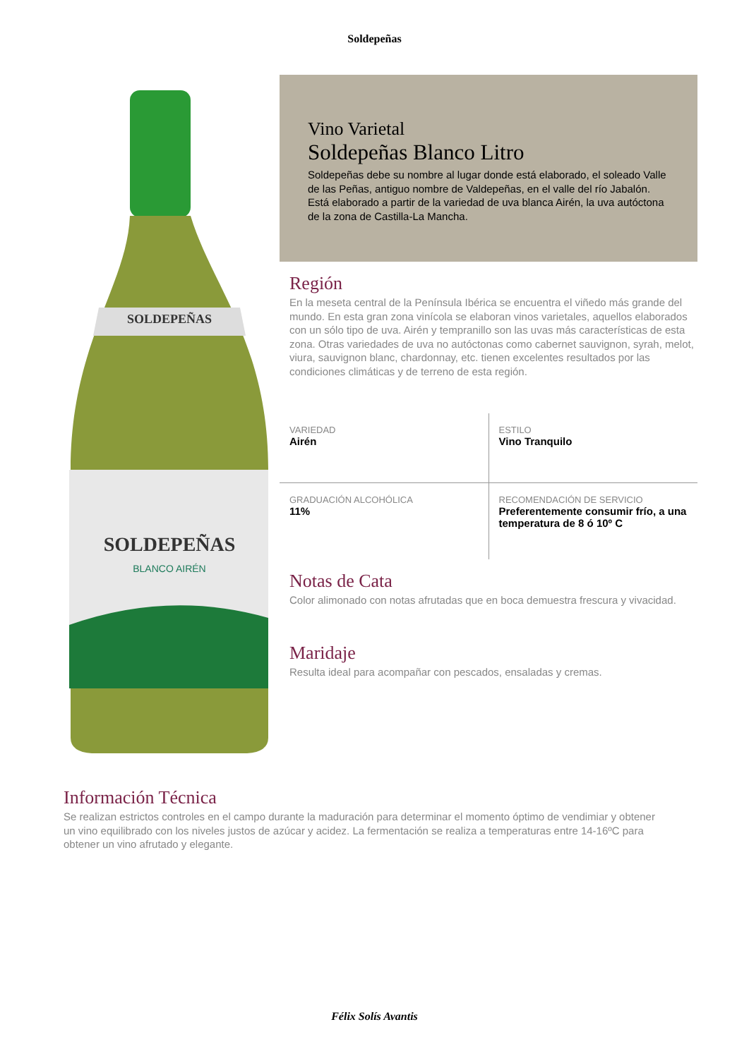Soldepeñas
SOLDEPEÑAS
SOLDEPEÑAS
BLANCO AIRÉN
Vino Varietal
Soldepeñas Blanco Litro
Soldepeñas debe su nombre al lugar donde está elaborado, el soleado Valle de las Peñas, antiguo nombre de Valdepeñas, en el valle del río Jabalón. Está elaborado a partir de la variedad de uva blanca Airén, la uva autóctona de la zona de Castilla-La Mancha.
Región
En la meseta central de la Península Ibérica se encuentra el viñedo más grande del mundo. En esta gran zona vinícola se elaboran vinos varietales, aquellos elaborados con un sólo tipo de uva. Airén y tempranillo son las uvas más características de esta zona. Otras variedades de uva no autóctonas como cabernet sauvignon, syrah, melot, viura, sauvignon blanc, chardonnay, etc. tienen excelentes resultados por las condiciones climáticas y de terreno de esta región.
| VARIEDAD Airén | ESTILO Vino Tranquilo |
| GRADUACIÓN ALCOHÓLICA 11% | RECOMENDACIÓN DE SERVICIO Preferentemente consumir frío, a una temperatura de 8 ó 10º C |
Notas de Cata
Color alimonado con notas afrutadas que en boca demuestra frescura y vivacidad.
Maridaje
Resulta ideal para acompañar con pescados, ensaladas y cremas.
Información Técnica
Se realizan estrictos controles en el campo durante la maduración para determinar el momento óptimo de vendimiar y obtener un vino equilibrado con los niveles justos de azúcar y acidez. La fermentación se realiza a temperaturas entre 14-16ºC para obtener un vino afrutado y elegante.
Félix Solís Avantis